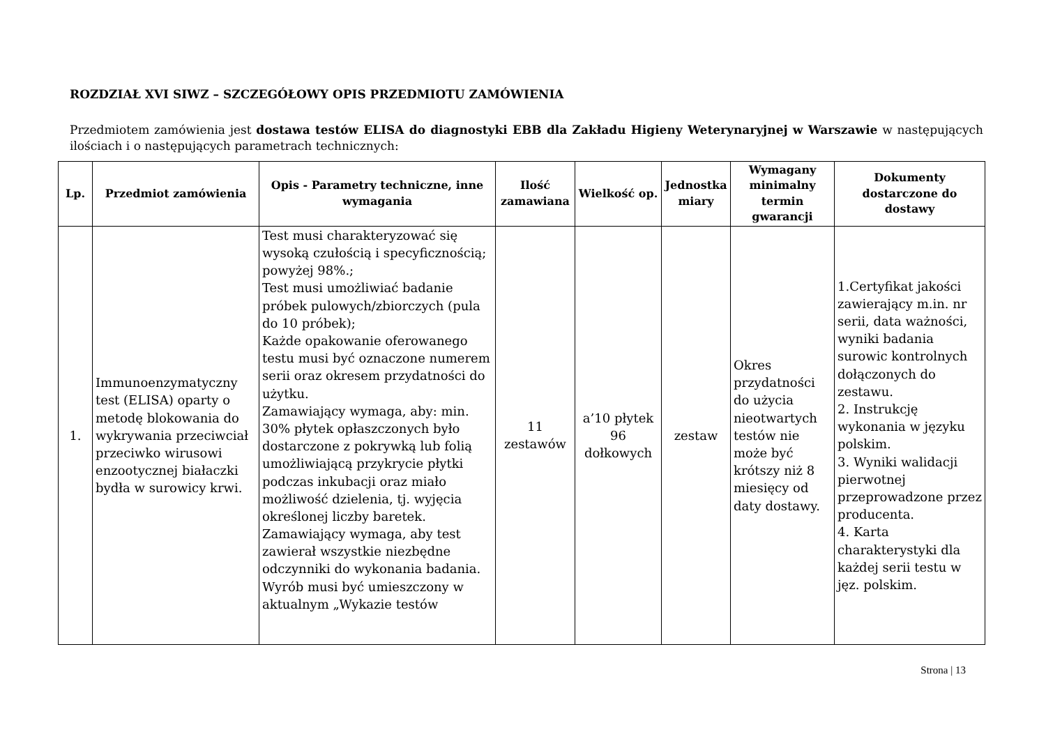ROZDZIAŁ XVI SIWZ – SZCZEGÓŁOWY OPIS PRZEDMIOTU ZAMÓWIENIA
Przedmiotem zamówienia jest dostawa testów ELISA do diagnostyki EBB dla Zakładu Higieny Weterynaryjnej w Warszawie w następujących ilościach i o następujących parametrach technicznych:
| Lp. | Przedmiot zamówienia | Opis - Parametry techniczne, inne wymagania | Ilość zamawiana | Wielkość op. | Jednostka miary | Wymagany minimalny termin gwarancji | Dokumenty dostarczone do dostawy |
| --- | --- | --- | --- | --- | --- | --- | --- |
| 1. | Immunoenzymatyczny test (ELISA) oparty o metodę blokowania do wykrywania przeciwciał przeciwko wirusowi enzootycznej białaczki bydła w surowicy krwi. | Test musi charakteryzować się wysoką czułością i specyficznością; powyżej 98%.; Test musi umożliwiać badanie próbek pulowych/zbiorczych (pula do 10 próbek); Każde opakowanie oferowanego testu musi być oznaczone numerem serii oraz okresem przydatności do użytku. Zamawiający wymaga, aby: min. 30% płytek opłaszczonych było dostarczone z pokrywką lub folią umożliwiającą przykrycie płytki podczas inkubacji oraz miało możliwość dzielenia, tj. wyjęcia określonej liczby baretek. Zamawiający wymaga, aby test zawierał wszystkie niezbędne odczynniki do wykonania badania. Wyrób musi być umieszczony w aktualnym „Wykazie testów | 11 zestawów | a’10 płytek 96 dołkowych | zestaw | Okres przydatności do użycia nieotwartych testów nie może być krótszy niż 8 miesięcy od daty dostawy. | 1.Certyfikat jakości zawierający m.in. nr serii, data ważności, wyniki badania surowic kontrolnych dołączonych do zestawu. 2. Instrukcję wykonania w języku polskim. 3. Wyniki walidacji pierwotnej przeprowadzone przez producenta. 4. Karta charakterystyki dla każdej serii testu w jęz. polskim. |
Strona | 13